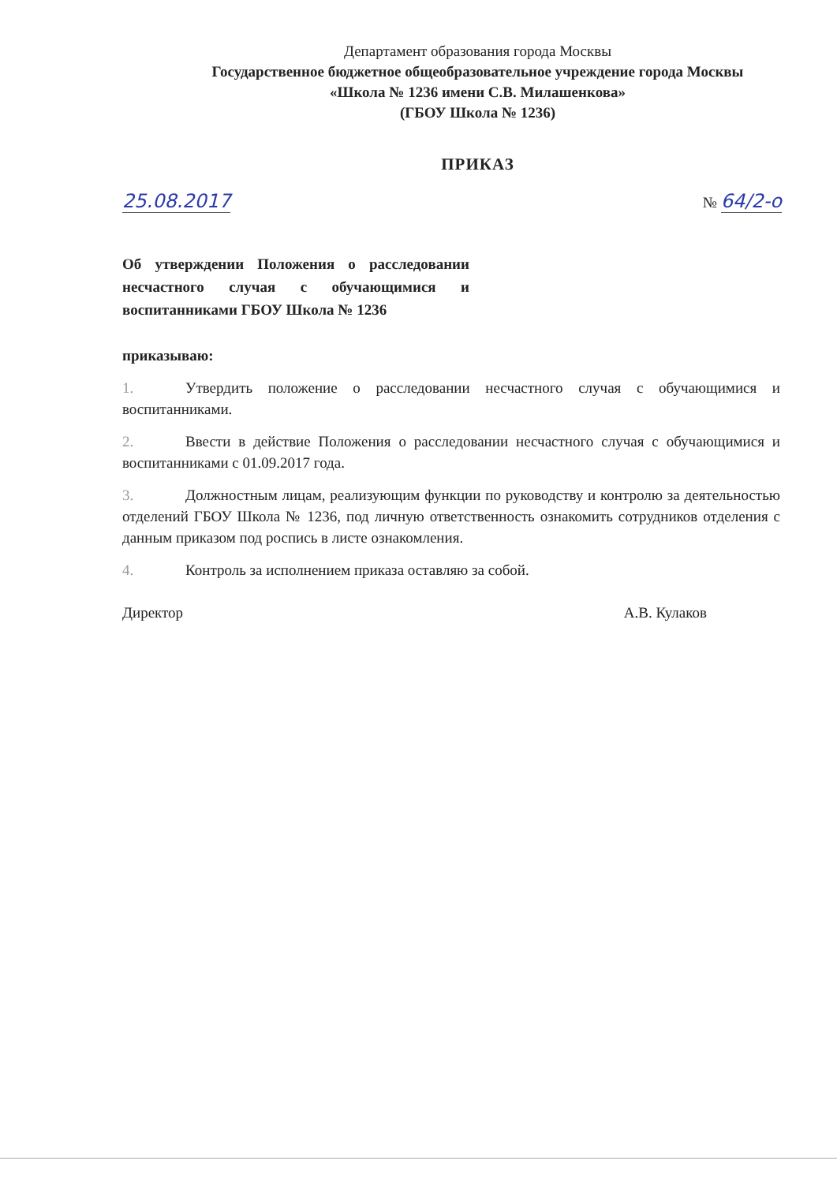Департамент образования города Москвы
Государственное бюджетное общеобразовательное учреждение города Москвы
«Школа № 1236 имени С.В. Милашенкова»
(ГБОУ Школа № 1236)
ПРИКАЗ
25.08.2017 № 64/2-о
Об утверждении Положения о расследовании несчастного случая с обучающимися и воспитанниками ГБОУ Школа № 1236
приказываю:
1. Утвердить положение о расследовании несчастного случая с обучающимися и воспитанниками.
2. Ввести в действие Положения о расследовании несчастного случая с обучающимися и воспитанниками с 01.09.2017 года.
3. Должностным лицам, реализующим функции по руководству и контролю за деятельностью отделений ГБОУ Школа № 1236, под личную ответственность ознакомить сотрудников отделения с данным приказом под роспись в листе ознакомления.
4. Контроль за исполнением приказа оставляю за собой.
Директор А.В. Кулаков